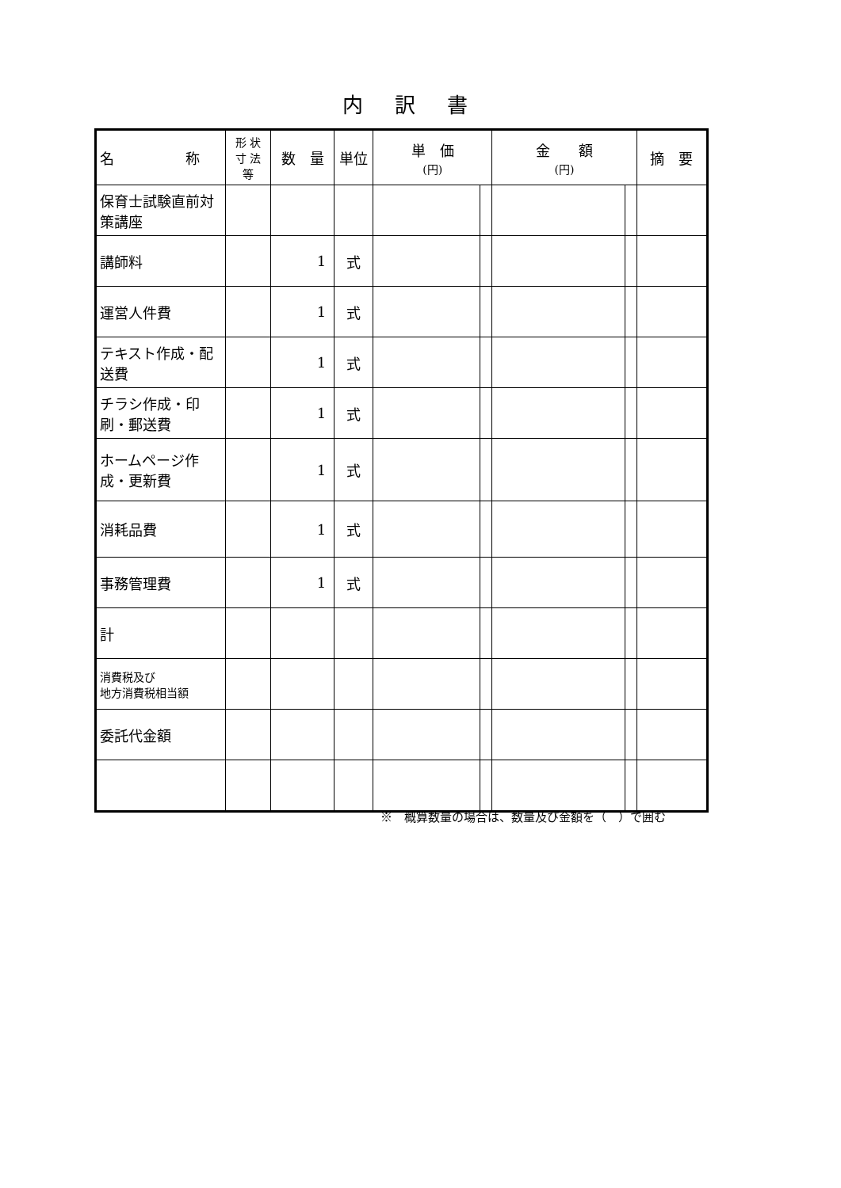内訳書
| 名 称 | 形 状 寸 法 等 | 数 量 | 単位 | 単 価 (円) | | 金 額 (円) | | 摘 要 |
| --- | --- | --- | --- | --- | --- | --- | --- | --- |
| 保育士試験直前対策講座 | | | | | | | | |
| 講師料 | | 1 | 式 | | | | | |
| 運営人件費 | | 1 | 式 | | | | | |
| テキスト作成・配送費 | | 1 | 式 | | | | | |
| チラシ作成・印刷・郵送費 | | 1 | 式 | | | | | |
| ホームページ作成・更新費 | | 1 | 式 | | | | | |
| 消耗品費 | | 1 | 式 | | | | | |
| 事務管理費 | | 1 | 式 | | | | | |
| 計 | | | | | | | | |
| 消費税及び 地方消費税相当額 | | | | | | | | |
| 委託代金額 | | | | | | | | |
※　概算数量の場合は、数量及び金額を（　）で囲む